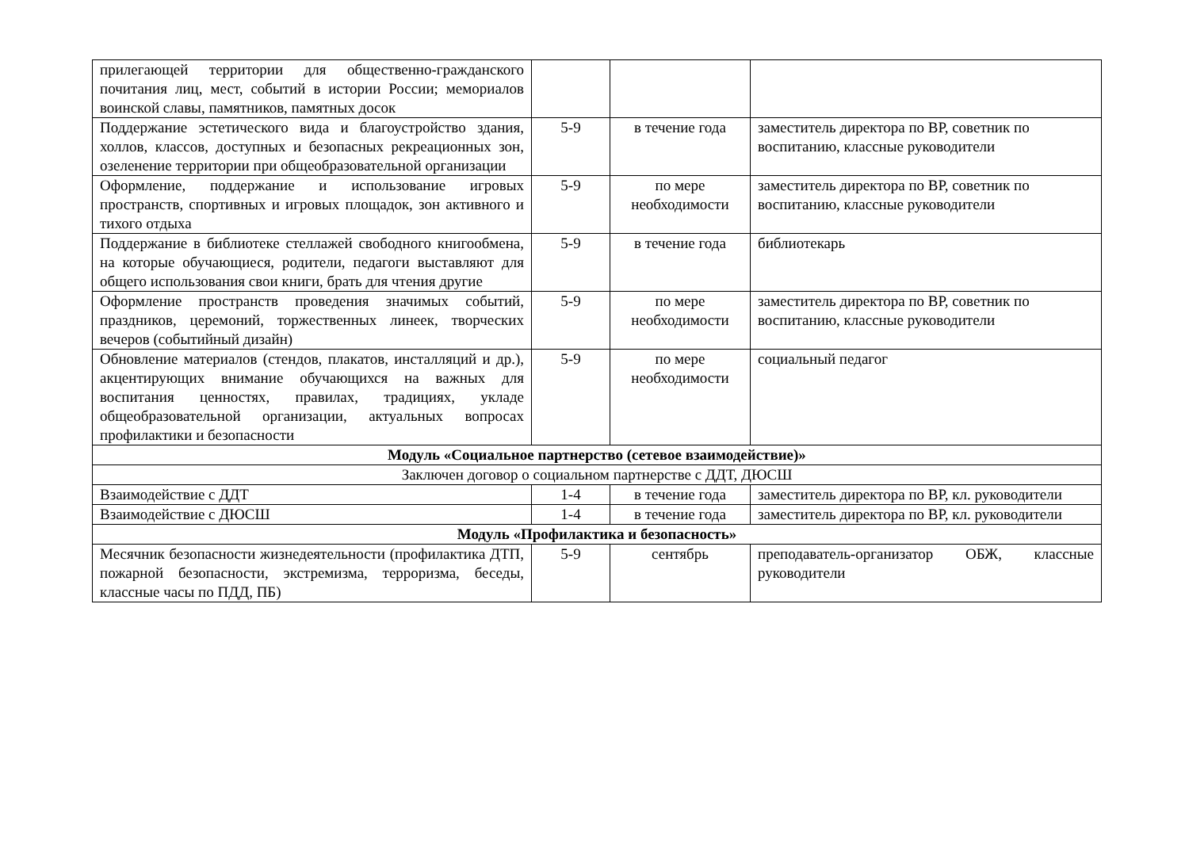| прилегающей территории для общественно-гражданского почитания лиц, мест, событий в истории России; мемориалов воинской славы, памятников, памятных досок | | | |
| Поддержание эстетического вида и благоустройство здания, холлов, классов, доступных и безопасных рекреационных зон, озеленение территории при общеобразовательной организации | 5-9 | в течение года | заместитель директора по ВР, советник по воспитанию, классные руководители |
| Оформление, поддержание и использование игровых пространств, спортивных и игровых площадок, зон активного и тихого отдыха | 5-9 | по мере необходимости | заместитель директора по ВР, советник по воспитанию, классные руководители |
| Поддержание в библиотеке стеллажей свободного книгообмена, на которые обучающиеся, родители, педагоги выставляют для общего использования свои книги, брать для чтения другие | 5-9 | в течение года | библиотекарь |
| Оформление пространств проведения значимых событий, праздников, церемоний, торжественных линеек, творческих вечеров (событийный дизайн) | 5-9 | по мере необходимости | заместитель директора по ВР, советник по воспитанию, классные руководители |
| Обновление материалов (стендов, плакатов, инсталляций и др.), акцентирующих внимание обучающихся на важных для воспитания ценностях, правилах, традициях, укладе общеобразовательной организации, актуальных вопросах профилактики и безопасности | 5-9 | по мере необходимости | социальный педагог |
| Модуль «Социальное партнерство (сетевое взаимодействие)» | | | |
| Заключен договор о социальном партнерстве с ДДТ, ДЮСШ | | | |
| Взаимодействие с ДДТ | 1-4 | в течение года | заместитель директора по ВР, кл. руководители |
| Взаимодействие с ДЮСШ | 1-4 | в течение года | заместитель директора по ВР, кл. руководители |
| Модуль «Профилактика и безопасность» | | | |
| Месячник безопасности жизнедеятельности (профилактика ДТП, пожарной безопасности, экстремизма, терроризма, беседы, классные часы по ПДД, ПБ) | 5-9 | сентябрь | преподаватель-организатор ОБЖ, классные руководители |